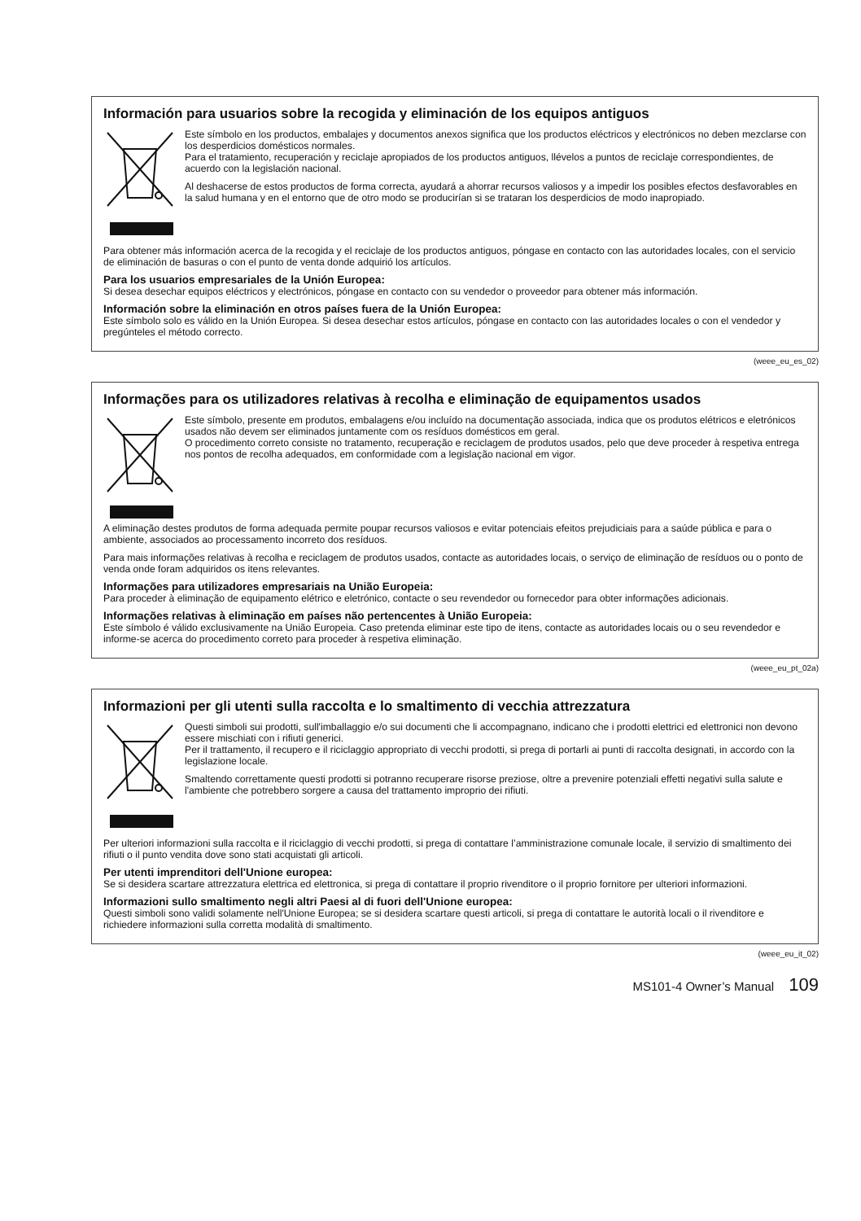Información para usuarios sobre la recogida y eliminación de los equipos antiguos
Este símbolo en los productos, embalajes y documentos anexos significa que los productos eléctricos y electrónicos no deben mezclarse con los desperdicios domésticos normales.
Para el tratamiento, recuperación y reciclaje apropiados de los productos antiguos, llévelos a puntos de reciclaje correspondientes, de acuerdo con la legislación nacional.
Al deshacerse de estos productos de forma correcta, ayudará a ahorrar recursos valiosos y a impedir los posibles efectos desfavorables en la salud humana y en el entorno que de otro modo se producirían si se trataran los desperdicios de modo inapropiado.
Para obtener más información acerca de la recogida y el reciclaje de los productos antiguos, póngase en contacto con las autoridades locales, con el servicio de eliminación de basuras o con el punto de venta donde adquirió los artículos.
Para los usuarios empresariales de la Unión Europea:
Si desea desechar equipos eléctricos y electrónicos, póngase en contacto con su vendedor o proveedor para obtener más información.
Información sobre la eliminación en otros países fuera de la Unión Europea:
Este símbolo solo es válido en la Unión Europea. Si desea desechar estos artículos, póngase en contacto con las autoridades locales o con el vendedor y pregúnteles el método correcto.
(weee_eu_es_02)
Informações para os utilizadores relativas à recolha e eliminação de equipamentos usados
Este símbolo, presente em produtos, embalagens e/ou incluído na documentação associada, indica que os produtos elétricos e eletrónicos usados não devem ser eliminados juntamente com os resíduos domésticos em geral.
O procedimento correto consiste no tratamento, recuperação e reciclagem de produtos usados, pelo que deve proceder à respetiva entrega nos pontos de recolha adequados, em conformidade com a legislação nacional em vigor.
A eliminação destes produtos de forma adequada permite poupar recursos valiosos e evitar potenciais efeitos prejudiciais para a saúde pública e para o ambiente, associados ao processamento incorreto dos resíduos.
Para mais informações relativas à recolha e reciclagem de produtos usados, contacte as autoridades locais, o serviço de eliminação de resíduos ou o ponto de venda onde foram adquiridos os itens relevantes.
Informações para utilizadores empresariais na União Europeia:
Para proceder à eliminação de equipamento elétrico e eletrónico, contacte o seu revendedor ou fornecedor para obter informações adicionais.
Informações relativas à eliminação em países não pertencentes à União Europeia:
Este símbolo é válido exclusivamente na União Europeia. Caso pretenda eliminar este tipo de itens, contacte as autoridades locais ou o seu revendedor e informe-se acerca do procedimento correto para proceder à respetiva eliminação.
(weee_eu_pt_02a)
Informazioni per gli utenti sulla raccolta e lo smaltimento di vecchia attrezzatura
Questi simboli sui prodotti, sull'imballaggio e/o sui documenti che li accompagnano, indicano che i prodotti elettrici ed elettronici non devono essere mischiati con i rifiuti generici.
Per il trattamento, il recupero e il riciclaggio appropriato di vecchi prodotti, si prega di portarli ai punti di raccolta designati, in accordo con la legislazione locale.
Smaltendo correttamente questi prodotti si potranno recuperare risorse preziose, oltre a prevenire potenziali effetti negativi sulla salute e l'ambiente che potrebbero sorgere a causa del trattamento improprio dei rifiuti.
Per ulteriori informazioni sulla raccolta e il riciclaggio di vecchi prodotti, si prega di contattare l’amministrazione comunale locale, il servizio di smaltimento dei rifiuti o il punto vendita dove sono stati acquistati gli articoli.
Per utenti imprenditori dell'Unione europea:
Se si desidera scartare attrezzatura elettrica ed elettronica, si prega di contattare il proprio rivenditore o il proprio fornitore per ulteriori informazioni.
Informazioni sullo smaltimento negli altri Paesi al di fuori dell'Unione europea:
Questi simboli sono validi solamente nell'Unione Europea; se si desidera scartare questi articoli, si prega di contattare le autorità locali o il rivenditore e richiedere informazioni sulla corretta modalità di smaltimento.
(weee_eu_it_02)
MS101-4 Owner’s Manual 109